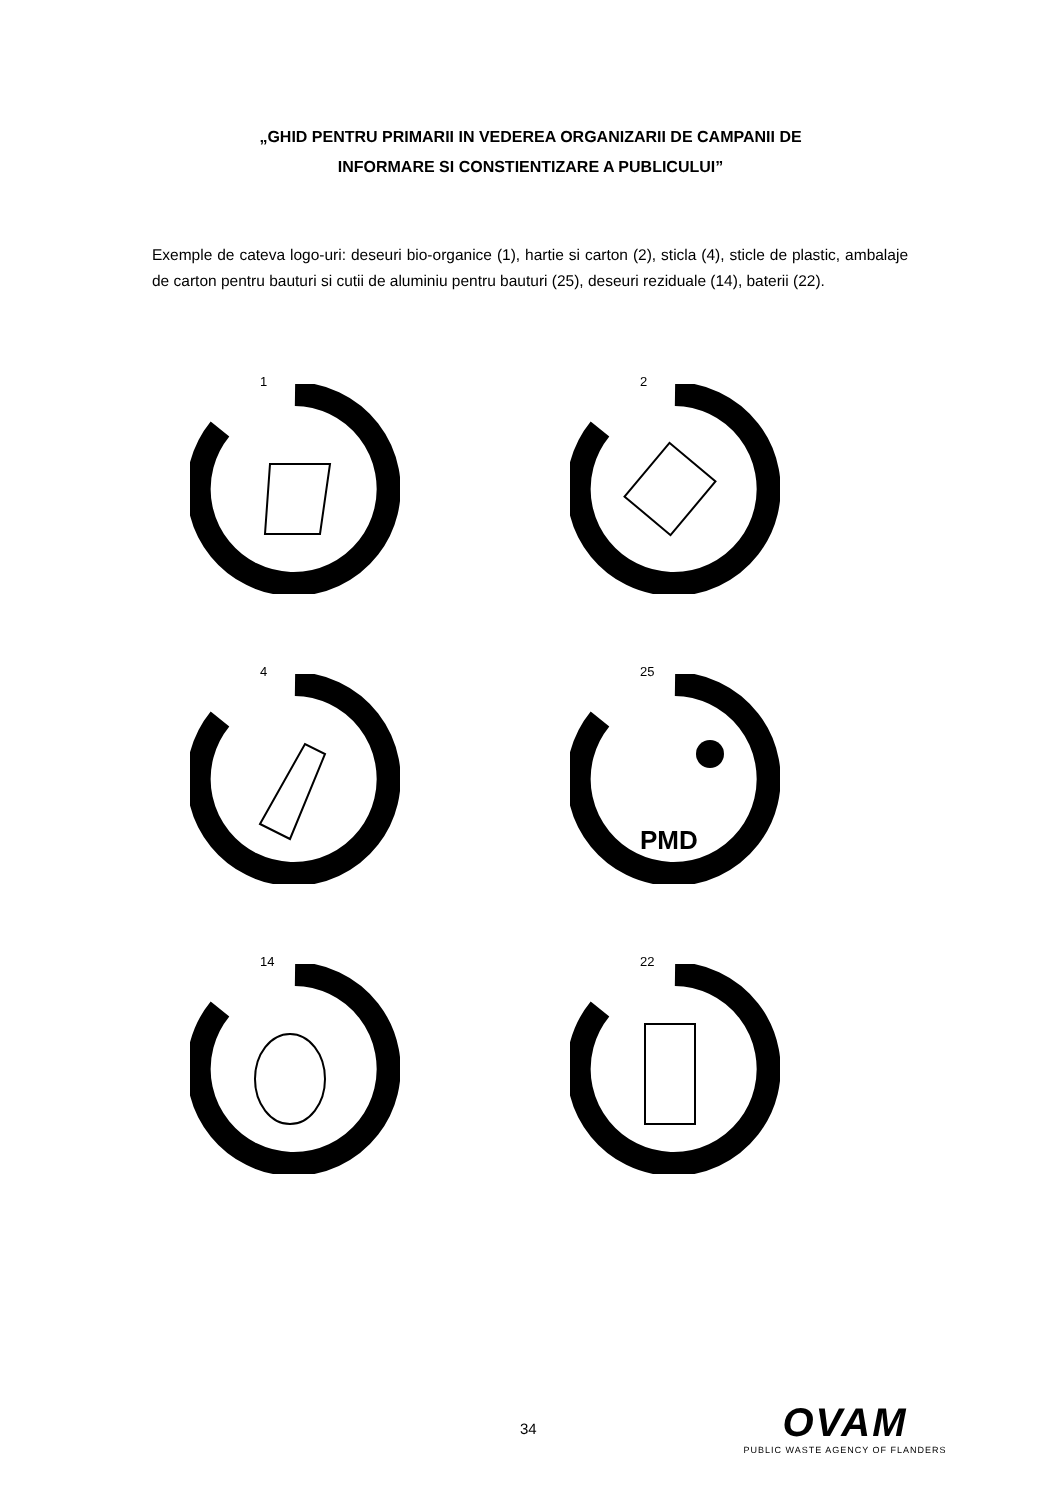„GHID PENTRU PRIMARII IN VEDEREA ORGANIZARII DE CAMPANII DE
INFORMARE SI CONSTIENTIZARE A PUBLICULUI”
Exemple de cateva logo-uri: deseuri bio-organice (1), hartie si carton (2), sticla (4), sticle de plastic, ambalaje de carton pentru bauturi si cutii de aluminiu pentru bauturi (25), deseuri reziduale (14), baterii (22).
1
2
4
25
PMD
14
22
34
OVAM
PUBLIC WASTE AGENCY OF FLANDERS